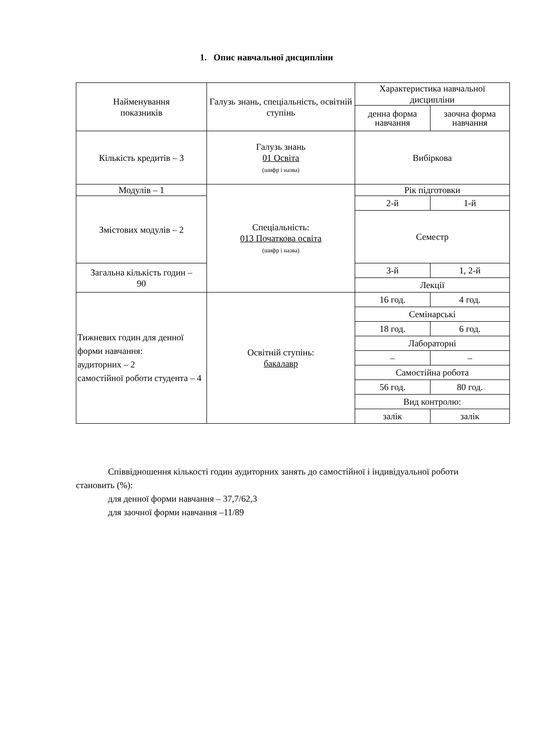1. Опис навчальної дисципліни
| Найменування показників | Галузь знань, спеціальність, освітній ступінь | Характеристика навчальної дисципліни | |
| --- | --- | --- | --- |
| | | денна форма навчання | заочна форма навчання |
| Кількість кредитів – 3 | Галузь знань 01 Освіта (шифр і назва) | Вибіркова | |
| Модулів – 1 | Спеціальність: 013 Початкова освіта (шифр і назва) | Рік підготовки | |
| Змістових модулів – 2 | | 2-й | 1-й |
| | | Семестр | |
| Загальна кількість годин – 90 | | 3-й | 1, 2-й |
| | | Лекції | |
| Тижневих годин для денної форми навчання: аудиторних – 2 самостійної роботи студента – 4 | Освітній ступінь: бакалавр | 16 год. | 4 год. |
| | | Семінарські | |
| | | 18 год. | 6 год. |
| | | Лабораторні | |
| | | – | – |
| | | Самостійна робота | |
| | | 56 год. | 80 год. |
| | | Вид контролю: | |
| | | залік | залік |
Співвідношення кількості годин аудиторних занять до самостійної і індивідуальної роботи становить (%):
для денної форми навчання – 37,7/62,3
для заочної форми навчання –11/89